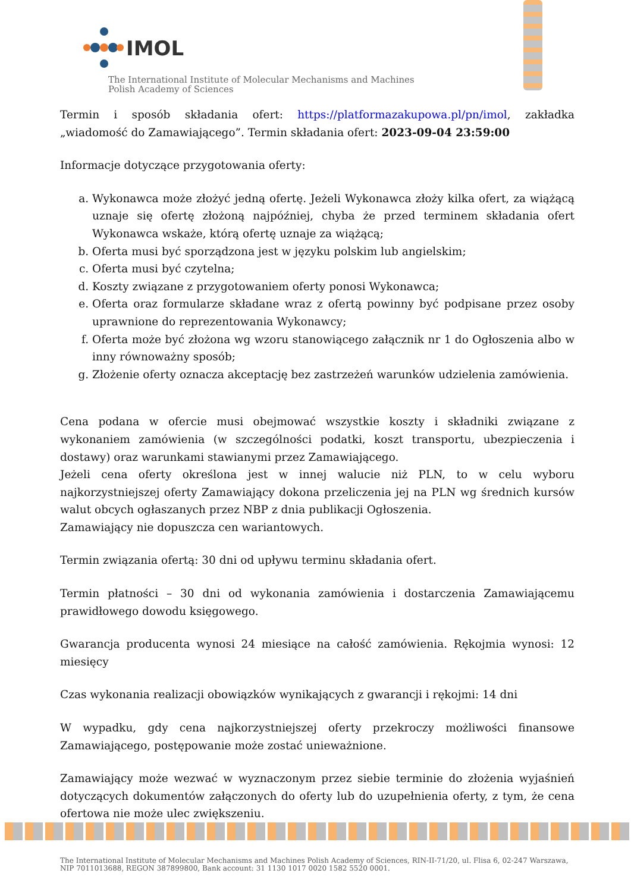IMOL
The International Institute of Molecular Mechanisms and Machines
Polish Academy of Sciences
Termin i sposób składania ofert: https://platformazakupowa.pl/pn/imol, zakładka „wiadomość do Zamawiającego”. Termin składania ofert: 2023-09-04 23:59:00
Informacje dotyczące przygotowania oferty:
a. Wykonawca może złożyć jedną ofertę. Jeżeli Wykonawca złoży kilka ofert, za wiążącą uznaje się ofertę złożoną najpóźniej, chyba że przed terminem składania ofert Wykonawca wskaże, którą ofertę uznaje za wiążącą;
b. Oferta musi być sporządzona jest w języku polskim lub angielskim;
c. Oferta musi być czytelna;
d. Koszty związane z przygotowaniem oferty ponosi Wykonawca;
e. Oferta oraz formularze składane wraz z ofertą powinny być podpisane przez osoby uprawnione do reprezentowania Wykonawcy;
f. Oferta może być złożona wg wzoru stanowiącego załącznik nr 1 do Ogłoszenia albo w inny równoważny sposób;
g. Złożenie oferty oznacza akceptację bez zastrzeżeń warunków udzielenia zamówienia.
Cena podana w ofercie musi obejmować wszystkie koszty i składniki związane z wykonaniem zamówienia (w szczególności podatki, koszt transportu, ubezpieczenia i dostawy) oraz warunkami stawianymi przez Zamawiającego.
Jeżeli cena oferty określona jest w innej walucie niż PLN, to w celu wyboru najkorzystniejszej oferty Zamawiający dokona przeliczenia jej na PLN wg średnich kursów walut obcych ogłaszanych przez NBP z dnia publikacji Ogłoszenia.
Zamawiający nie dopuszcza cen wariantowych.
Termin związania ofertą: 30 dni od upływu terminu składania ofert.
Termin płatności – 30 dni od wykonania zamówienia i dostarczenia Zamawiającemu prawidłowego dowodu księgowego.
Gwarancja producenta wynosi 24 miesiące na całość zamówienia. Rękojmia wynosi: 12 miesięcy
Czas wykonania realizacji obowiązków wynikających z gwarancji i rękojmi: 14 dni
W wypadku, gdy cena najkorzystniejszej oferty przekroczy możliwości finansowe Zamawiającego, postępowanie może zostać unieważnione.
Zamawiający może wezwać w wyznaczonym przez siebie terminie do złożenia wyjaśnień dotyczących dokumentów załączonych do oferty lub do uzupełnienia oferty, z tym, że cena ofertowa nie może ulec zwiększeniu.
The International Institute of Molecular Mechanisms and Machines Polish Academy of Sciences, RIN-II-71/20, ul. Flisa 6, 02-247 Warszawa,
NIP 7011013688, REGON 387899800, Bank account: 31 1130 1017 0020 1582 5520 0001.